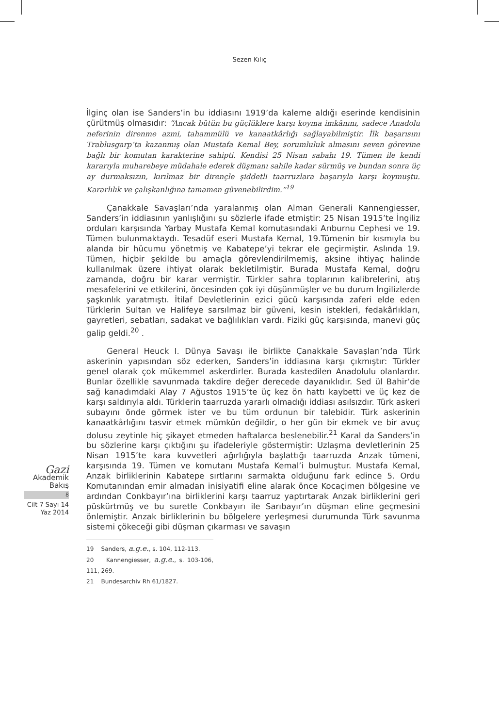Sezen Kılıç
Gazi
Akademik
Bakış
8
Cilt 7 Sayı 14
Yaz 2014
İlginç olan ise Sanders’in bu iddiasını 1919’da kaleme aldığı eserinde kendisinin çürütmüş olmasıdır: “Ancak bütün bu güçlüklere karşı koyma imkânını, sadece Anadolu neferinin direnme azmi, tahammülü ve kanaatkârlığı sağlayabilmiştir. İlk başarısını Trablusgarp’ta kazanmış olan Mustafa Kemal Bey, sorumluluk almasını seven görevine bağlı bir komutan karakterine sahipti. Kendisi 25 Nisan sabahı 19. Tümen ile kendi kararıyla muharebeye müdahale ederek düşmanı sahile kadar sürmüş ve bundan sonra üç ay durmaksızın, kırılmaz bir dirençle şiddetli taarruzlara başarıyla karşı koymuştu. Kararlılık ve çalışkanlığına tamamen güvenebilirdim.”<sup>19</sup>
Çanakkale Savaşları’nda yaralanmış olan Alman Generali Kannengiesser, Sanders’in iddiasının yanlışlığını şu sözlerle ifade etmiştir: 25 Nisan 1915’te İngiliz orduları karşısında Yarbay Mustafa Kemal komutasındaki Arıburnu Cephesi ve 19. Tümen bulunmaktaydı. Tesadüf eseri Mustafa Kemal, 19.Tümenin bir kısmıyla bu alanda bir hücumu yönetmiş ve Kabatepe’yi tekrar ele geçirmiştir. Aslında 19. Tümen, hiçbir şekilde bu amaçla görevlendirilmemiş, aksine ihtiyaç halinde kullanılmak üzere ihtiyat olarak bekletilmiştir. Burada Mustafa Kemal, doğru zamanda, doğru bir karar vermiştir. Türkler sahra toplarının kalibrelerini, atış mesafelerini ve etkilerini, öncesinden çok iyi düşünmüşler ve bu durum İngilizlerde şaşkınlık yaratmıştı. İtilaf Devletlerinin ezici gücü karşısında zaferi elde eden Türklerin Sultan ve Halifeye sarsılmaz bir güveni, kesin istekleri, fedakârlıkları, gayretleri, sebatları, sadakat ve bağlılıkları vardı. Fiziki güç karşısında, manevi güç galip geldi.<sup>20</sup> .
General Heuck I. Dünya Savaşı ile birlikte Çanakkale Savaşları’nda Türk askerinin yapısından söz ederken, Sanders’in iddiasına karşı çıkmıştır: Türkler genel olarak çok mükemmel askerdirler. Burada kastedilen Anadolulu olanlardır. Bunlar özellikle savunmada takdire değer derecede dayanıklıdır. Sed ül Bahir’de sağ kanadımdaki Alay 7 Ağustos 1915’te üç kez ön hattı kaybetti ve üç kez de karşı saldırıyla aldı. Türklerin taarruzda yararlı olmadığı iddiası asılsızdır. Türk askeri subayını önde görmek ister ve bu tüm ordunun bir talebidir. Türk askerinin kanaatkârlığını tasvir etmek mümkün değildir, o her gün bir ekmek ve bir avuç dolusu zeytinle hiç şikayet etmeden haftalarca beslenebilir.<sup>21</sup> Karal da Sanders’in bu sözlerine karşı çıktığını şu ifadeleriyle göstermiştir: Uzlaşma devletlerinin 25 Nisan 1915’te kara kuvvetleri ağırlığıyla başlattığı taarruzda Anzak tümeni, karşısında 19. Tümen ve komutanı Mustafa Kemal’i bulmuştur. Mustafa Kemal, Anzak birliklerinin Kabatepe sırtlarını sarmakta olduğunu fark edince 5. Ordu Komutanından emir almadan inisiyatifi eline alarak önce Kocaçimen bölgesine ve ardından Conkbayır’ına birliklerini karşı taarruz yaptırtarak Anzak birliklerini geri püskürtmüş ve bu suretle Conkbayırı ile Sarıbayır’ın düşman eline geçmesini önlemiştir. Anzak birliklerinin bu bölgelere yerleşmesi durumunda Türk savunma sistemi çökeceği gibi düşman çıkarması ve savaşın
19 Sanders, a.g.e., s. 104, 112-113.
20 Kannengiesser, a.g.e., s. 103-106, 111, 269.
21 Bundesarchiv Rh 61/1827.